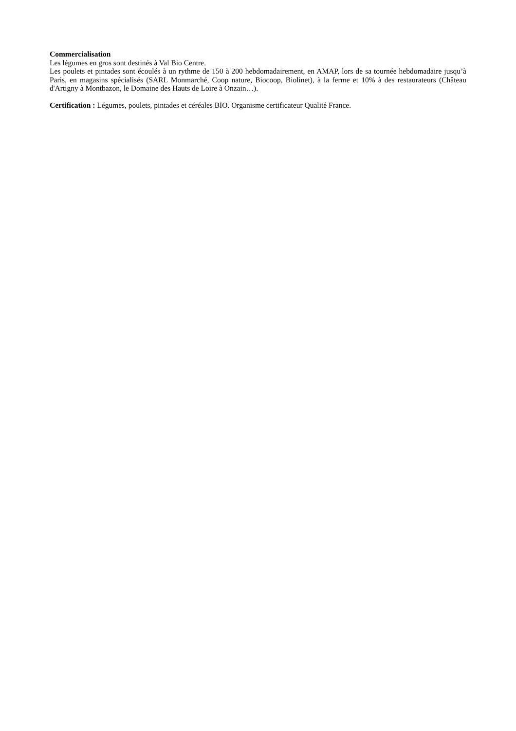Commercialisation
Les légumes en gros sont destinés à Val Bio Centre.
Les poulets et pintades sont écoulés à un rythme de 150 à 200 hebdomadairement, en AMAP, lors de sa tournée hebdomadaire jusqu’à Paris, en magasins spécialisés (SARL Monmarché, Coop nature, Biocoop, Biolinet), à la ferme et 10% à des restaurateurs (Château d'Artigny à Montbazon, le Domaine des Hauts de Loire à Onzain…).
Certification : Légumes, poulets, pintades et céréales BIO. Organisme certificateur Qualité France.